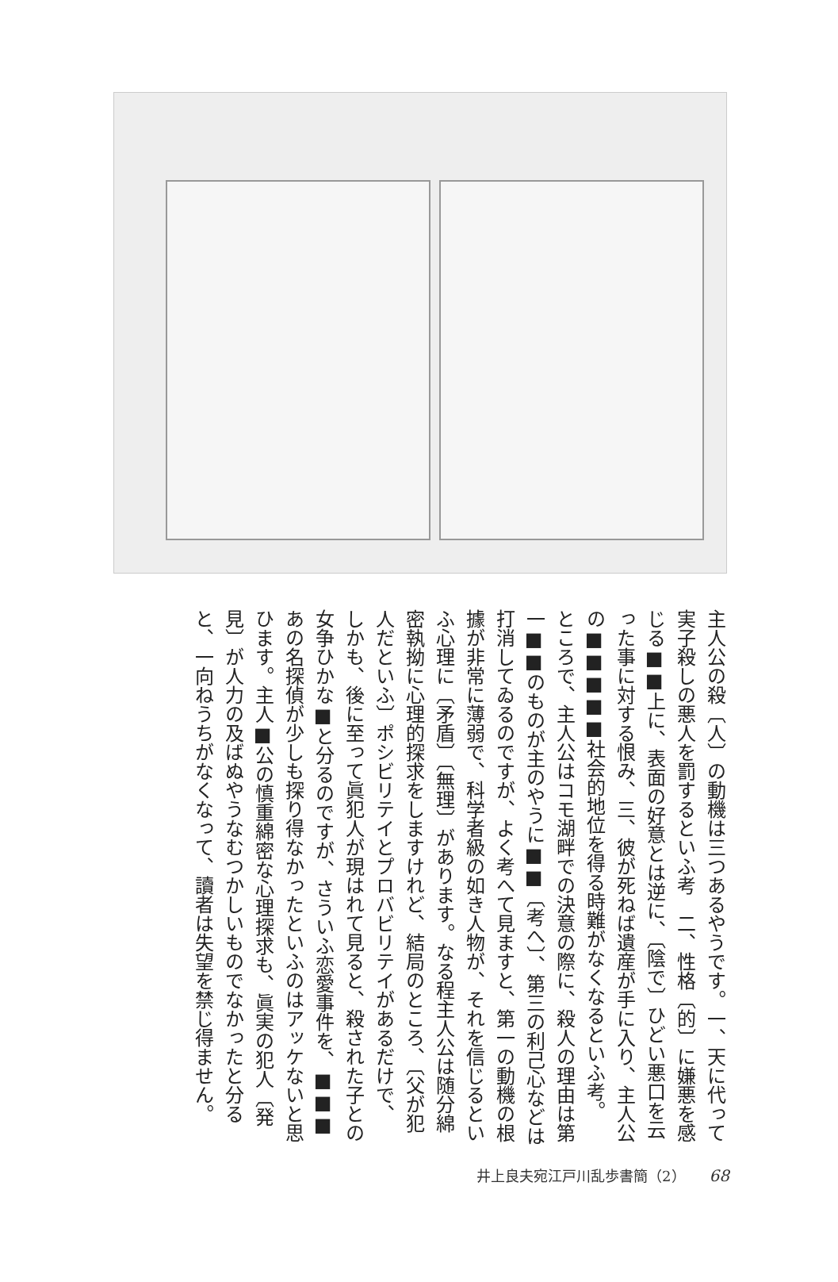主人公の殺〔人〕の動機は三つあるやうです。一、天に代って実子殺しの悪人を罰するといふ考　二、性格〔的〕に嫌悪を感じる■■上に、表面の好意とは逆に、〔陰で〕ひどい悪口を云った事に対する恨み、三、彼が死ねば遺産が手に入り、主人公の■■■■■社会的地位を得る時難がなくなるといふ考。
ところで、主人公はコモ湖畔での決意の際に、殺人の理由は第一■■のものが主のやうに■■〔考へ〕、第三の利己心などは打消してゐるのですが、よく考へて見ますと、第一の動機の根據が非常に薄弱で、科学者級の如き人物が、それを信じるといふ心理に〔矛盾〕〔無理〕があります。なる程主人公は随分綿密執拗に心理的探求をしますけれど、結局のところ、〔父が犯人だといふ〕ポシビリテイとプロバビリテイがあるだけで、
しかも、後に至って眞犯人が現はれて見ると、殺された子との女争ひかな■と分るのですが、さういふ恋愛事件を、■■■あの名探偵が少しも探り得なかったといふのはアッケないと思ひます。主人■公の慎重綿密な心理探求も、眞実の犯人〔発見〕が人力の及ばぬやうなむつかしいものでなかったと分ると、一向ねうちがなくなって、讀者は失望を禁じ得ません。
井上良夫宛江戸川乱歩書簡（2） 68